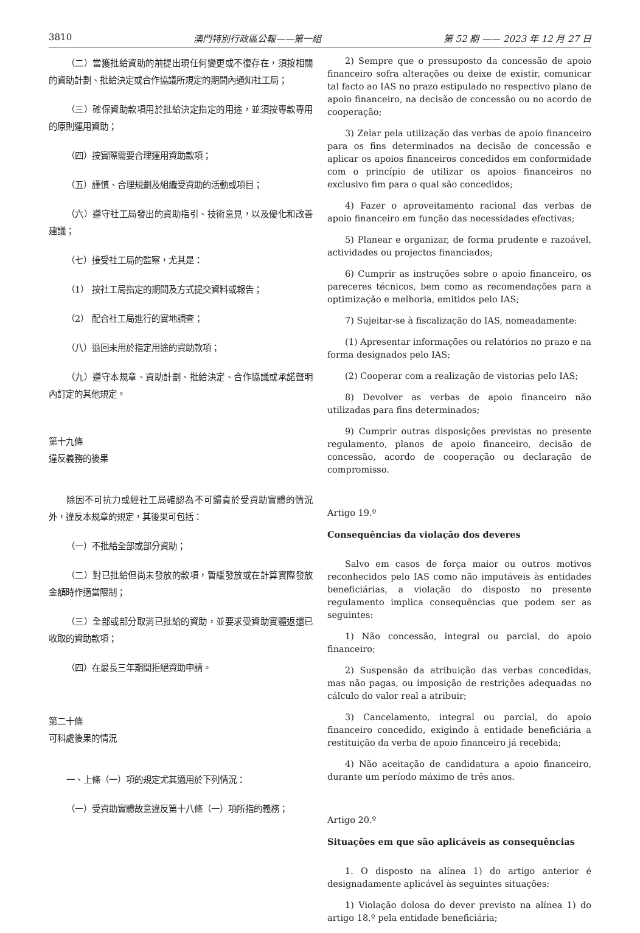3810 澳門特別行政區公報——第一組 第 52 期 —— 2023 年 12 月 27 日
（二）當獲批給資助的前提出現任何變更或不復存在，須按相關的資助計劃、批給決定或合作協議所規定的期間內通知社工局；
（三）確保資助款項用於批給決定指定的用途，並須按專款專用的原則運用資助；
（四）按實際需要合理運用資助款項；
（五）謹慎、合理規劃及組織受資助的活動或項目；
（六）遵守社工局發出的資助指引、技術意見，以及優化和改善建議；
（七）接受社工局的監察，尤其是：
（1） 按社工局指定的期間及方式提交資料或報告；
（2） 配合社工局進行的實地調查；
（八）退回未用於指定用途的資助款項；
（九）遵守本規章、資助計劃、批給決定、合作協議或承諾聲明內訂定的其他規定。
第十九條
違反義務的後果
除因不可抗力或經社工局確認為不可歸責於受資助實體的情況外，違反本規章的規定，其後果可包括：
（一）不批給全部或部分資助；
（二）對已批給但尚未發放的款項，暫緩發放或在計算實際發放金額時作適當限制；
（三）全部或部分取消已批給的資助，並要求受資助實體返還已收取的資助款項；
（四）在最長三年期間拒絕資助申請。
第二十條
可科處後果的情況
一、上條（一）項的規定尤其適用於下列情況：
（一）受資助實體故意違反第十八條（一）項所指的義務；
2) Sempre que o pressuposto da concessão de apoio financeiro sofra alterações ou deixe de existir, comunicar tal facto ao IAS no prazo estipulado no respectivo plano de apoio financeiro, na decisão de concessão ou no acordo de cooperação;
3) Zelar pela utilização das verbas de apoio financeiro para os fins determinados na decisão de concessão e aplicar os apoios financeiros concedidos em conformidade com o princípio de utilizar os apoios financeiros no exclusivo fim para o qual são concedidos;
4) Fazer o aproveitamento racional das verbas de apoio financeiro em função das necessidades efectivas;
5) Planear e organizar, de forma prudente e razoável, actividades ou projectos financiados;
6) Cumprir as instruções sobre o apoio financeiro, os pareceres técnicos, bem como as recomendações para a optimização e melhoria, emitidos pelo IAS;
7) Sujeitar-se à fiscalização do IAS, nomeadamente:
(1) Apresentar informações ou relatórios no prazo e na forma designados pelo IAS;
(2) Cooperar com a realização de vistorias pelo IAS;
8) Devolver as verbas de apoio financeiro não utilizadas para fins determinados;
9) Cumprir outras disposições previstas no presente regulamento, planos de apoio financeiro, decisão de concessão, acordo de cooperação ou declaração de compromisso.
Artigo 19.º
Consequências da violação dos deveres
Salvo em casos de força maior ou outros motivos reconhecidos pelo IAS como não imputáveis às entidades beneficiárias, a violação do disposto no presente regulamento implica consequências que podem ser as seguintes:
1) Não concessão, integral ou parcial, do apoio financeiro;
2) Suspensão da atribuição das verbas concedidas, mas não pagas, ou imposição de restrições adequadas no cálculo do valor real a atribuir;
3) Cancelamento, integral ou parcial, do apoio financeiro concedido, exigindo à entidade beneficiária a restituição da verba de apoio financeiro já recebida;
4) Não aceitação de candidatura a apoio financeiro, durante um período máximo de três anos.
Artigo 20.º
Situações em que são aplicáveis as consequências
1. O disposto na alínea 1) do artigo anterior é designadamente aplicável às seguintes situações:
1) Violação dolosa do dever previsto na alínea 1) do artigo 18.º pela entidade beneficiária;